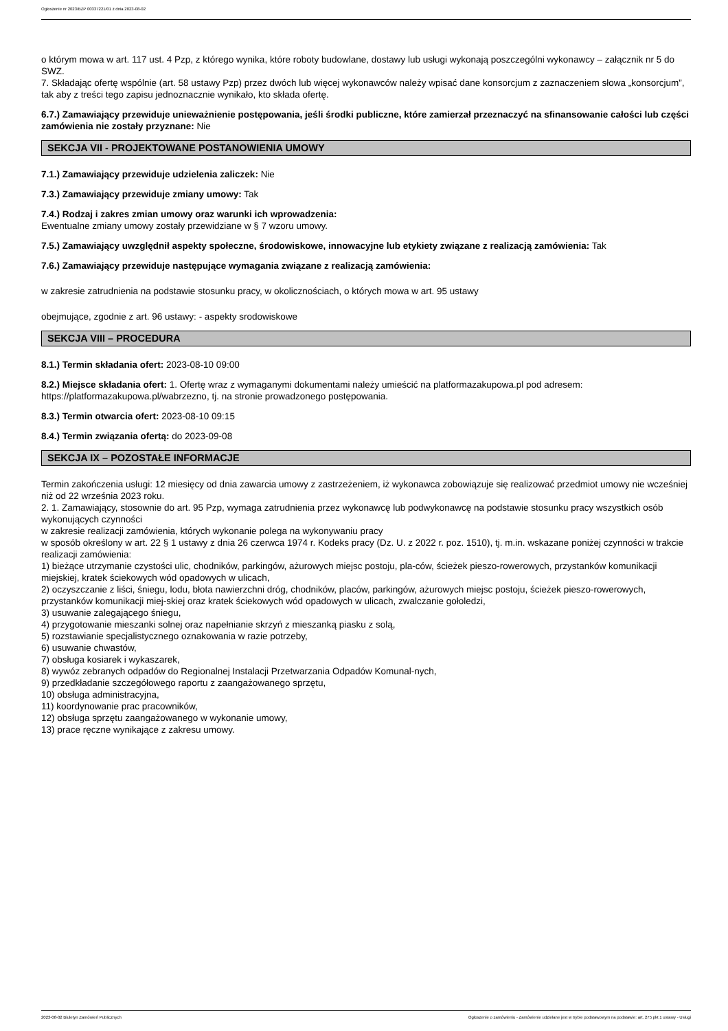Ogłoszenie nr 2023/BZP 00337221/01 z dnia 2023-08-02
o którym mowa w art. 117 ust. 4 Pzp, z którego wynika, które roboty budowlane, dostawy lub usługi wykonają poszczególni wykonawcy – załącznik nr 5 do SWZ.
7. Składając ofertę wspólnie (art. 58 ustawy Pzp) przez dwóch lub więcej wykonawców należy wpisać dane konsorcjum z zaznaczeniem słowa „konsorcjum”, tak aby z treści tego zapisu jednoznacznie wynikało, kto składa ofertę.
6.7.) Zamawiający przewiduje unieważnienie postępowania, jeśli środki publiczne, które zamierzał przeznaczyć na sfinansowanie całości lub części zamówienia nie zostały przyznane: Nie
SEKCJA VII - PROJEKTOWANE POSTANOWIENIA UMOWY
7.1.) Zamawiający przewiduje udzielenia zaliczek: Nie
7.3.) Zamawiający przewiduje zmiany umowy: Tak
7.4.) Rodzaj i zakres zmian umowy oraz warunki ich wprowadzenia:
Ewentualne zmiany umowy zostały przewidziane w § 7 wzoru umowy.
7.5.) Zamawiający uwzględnił aspekty społeczne, środowiskowe, innowacyjne lub etykiety związane z realizacją zamówienia: Tak
7.6.) Zamawiający przewiduje następujące wymagania związane z realizacją zamówienia:
w zakresie zatrudnienia na podstawie stosunku pracy, w okolicznościach, o których mowa w art. 95 ustawy
obejmujące, zgodnie z art. 96 ustawy: - aspekty srodowiskowe
SEKCJA VIII – PROCEDURA
8.1.) Termin składania ofert: 2023-08-10 09:00
8.2.) Miejsce składania ofert: 1. Ofertę wraz z wymaganymi dokumentami należy umieścić na platformazakupowa.pl pod adresem: https://platformazakupowa.pl/wabrzezno, tj. na stronie prowadzonego postępowania.
8.3.) Termin otwarcia ofert: 2023-08-10 09:15
8.4.) Termin związania ofertą: do 2023-09-08
SEKCJA IX – POZOSTAŁE INFORMACJE
Termin zakończenia usługi: 12 miesięcy od dnia zawarcia umowy z zastrzeżeniem, iż wykonawca zobowiązuje się realizować przedmiot umowy nie wcześniej niż od 22 września 2023 roku.
2. 1. Zamawiający, stosownie do art. 95 Pzp, wymaga zatrudnienia przez wykonawcę lub podwykonawcę na podstawie stosunku pracy wszystkich osób wykonujących czynności
w zakresie realizacji zamówienia, których wykonanie polega na wykonywaniu pracy
w sposób określony w art. 22 § 1 ustawy z dnia 26 czerwca 1974 r. Kodeks pracy (Dz. U. z 2022 r. poz. 1510), tj. m.in. wskazane poniżej czynności w trakcie realizacji zamówienia:
1) bieżące utrzymanie czystości ulic, chodników, parkingów, ażurowych miejsc postoju, pla-ców, ścieżek pieszo-rowerowych, przystanków komunikacji miejskiej, kratek ściekowych wód opadowych w ulicach,
2) oczyszczanie z liści, śniegu, lodu, błota nawierzchni dróg, chodników, placów, parkingów, ażurowych miejsc postoju, ścieżek pieszo-rowerowych, przystanków komunikacji miej-skiej oraz kratek ściekowych wód opadowych w ulicach, zwalczanie gołoledzi,
3) usuwanie zalegającego śniegu,
4) przygotowanie mieszanki solnej oraz napełnianie skrzyń z mieszanką piasku z solą,
5) rozstawianie specjalistycznego oznakowania w razie potrzeby,
6) usuwanie chwastów,
7) obsługa kosiarek i wykaszarek,
8) wywóz zebranych odpadów do Regionalnej Instalacji Przetwarzania Odpadów Komunal-nych,
9) przedkładanie szczegółowego raportu z zaangażowanego sprzętu,
10) obsługa administracyjna,
11) koordynowanie prac pracowników,
12) obsługa sprzętu zaangażowanego w wykonanie umowy,
13) prace ręczne wynikające z zakresu umowy.
2023-08-02 Biuletyn Zamówień Publicznych Ogłoszenie o zamówieniu - Zamówienie udzielane jest w trybie podstawowym na podstawie: art. 275 pkt 1 ustawy - Usługi